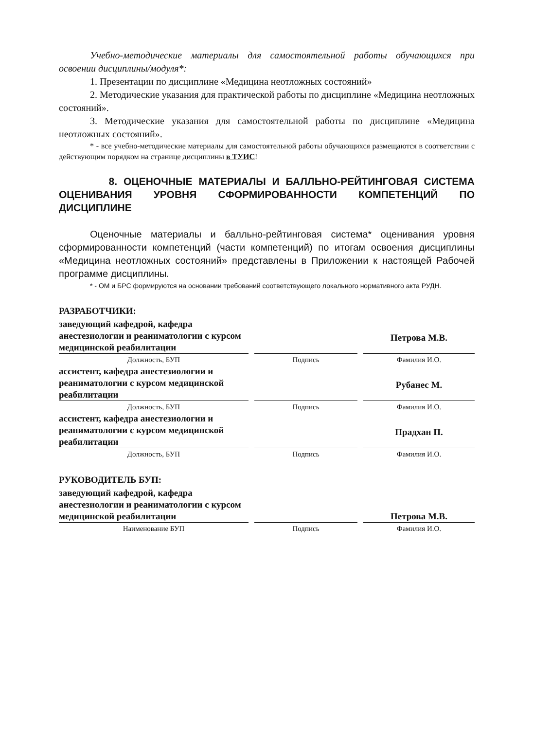Учебно-методические материалы для самостоятельной работы обучающихся при освоении дисциплины/модуля*:
1. Презентации по дисциплине «Медицина неотложных состояний»
2. Методические указания для практической работы по дисциплине «Медицина неотложных состояний».
3. Методические указания для самостоятельной работы по дисциплине «Медицина неотложных состояний».
* - все учебно-методические материалы для самостоятельной работы обучающихся размещаются в соответствии с действующим порядком на странице дисциплины в ТУИС!
8. ОЦЕНОЧНЫЕ МАТЕРИАЛЫ И БАЛЛЬНО-РЕЙТИНГОВАЯ СИСТЕМА ОЦЕНИВАНИЯ УРОВНЯ СФОРМИРОВАННОСТИ КОМПЕТЕНЦИЙ ПО ДИСЦИПЛИНЕ
Оценочные материалы и балльно-рейтинговая система* оценивания уровня сформированности компетенций (части компетенций) по итогам освоения дисциплины «Медицина неотложных состояний» представлены в Приложении к настоящей Рабочей программе дисциплины.
* - ОМ и БРС формируются на основании требований соответствующего локального нормативного акта РУДН.
РАЗРАБОТЧИКИ:
| заведующий кафедрой, кафедра анестезиологии и реаниматологии с курсом медицинской реабилитации | | | | Петрова М.В. |
| Должность, БУП | | Подпись | | Фамилия И.О. |
| ассистент, кафедра анестезиологии и реаниматологии с курсом медицинской реабилитации | | | | Рубанес М. |
| Должность, БУП | | Подпись | | Фамилия И.О. |
| ассистент, кафедра анестезиологии и реаниматологии с курсом медицинской реабилитации | | | | Прадхан П. |
| Должность, БУП | | Подпись | | Фамилия И.О. |
РУКОВОДИТЕЛЬ БУП:
| заведующий кафедрой, кафедра анестезиологии и реаниматологии с курсом медицинской реабилитации | | | | Петрова М.В. |
| Наименование БУП | | Подпись | | Фамилия И.О. |